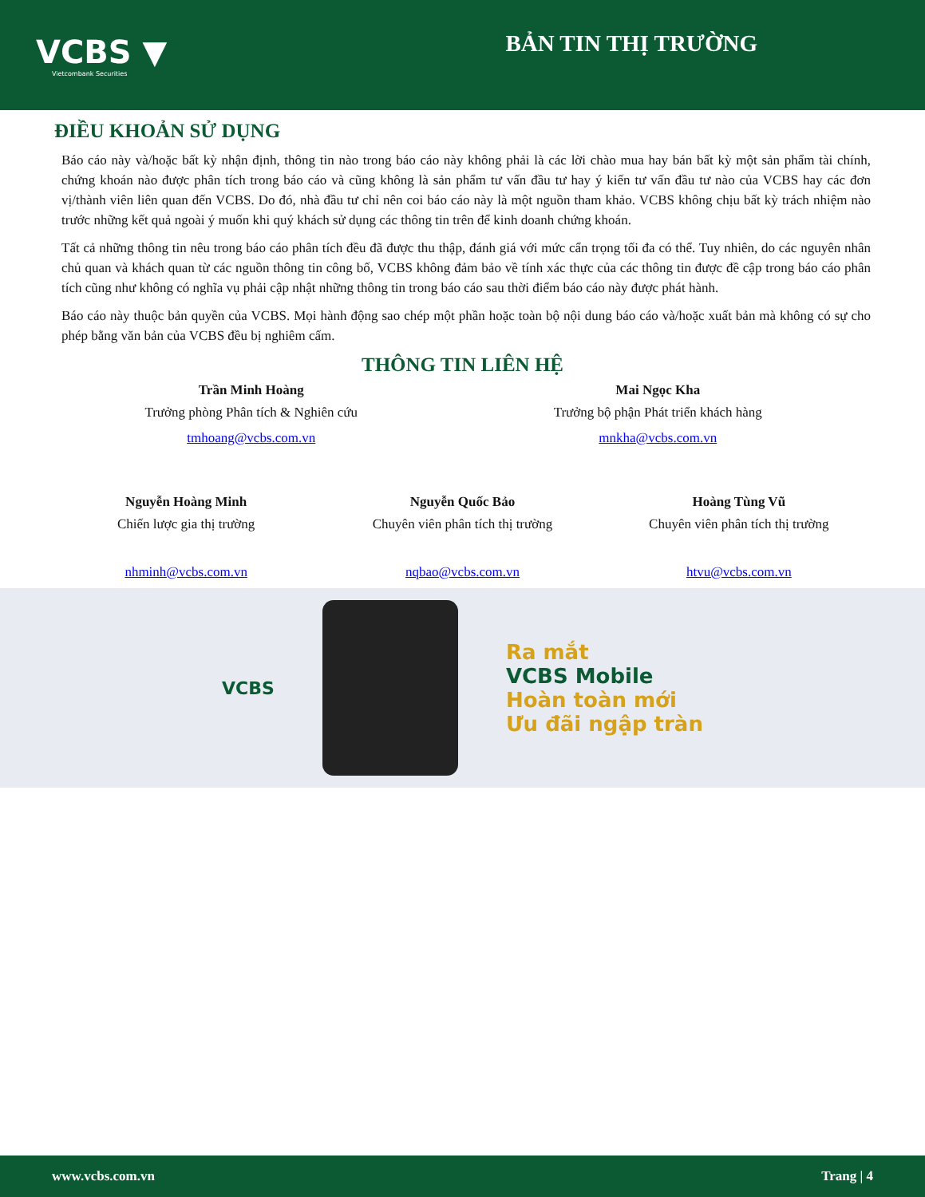VCBS ▼
Vietcombank Securities
BẢN TIN THỊ TRƯỜNG
ĐIỀU KHOẢN SỬ DỤNG
Báo cáo này và/hoặc bất kỳ nhận định, thông tin nào trong báo cáo này không phải là các lời chào mua hay bán bất kỳ một sản phẩm tài chính, chứng khoán nào được phân tích trong báo cáo và cũng không là sản phẩm tư vấn đầu tư hay ý kiến tư vấn đầu tư nào của VCBS hay các đơn vị/thành viên liên quan đến VCBS. Do đó, nhà đầu tư chỉ nên coi báo cáo này là một nguồn tham khảo. VCBS không chịu bất kỳ trách nhiệm nào trước những kết quả ngoài ý muốn khi quý khách sử dụng các thông tin trên để kinh doanh chứng khoán.
Tất cả những thông tin nêu trong báo cáo phân tích đều đã được thu thập, đánh giá với mức cẩn trọng tối đa có thể. Tuy nhiên, do các nguyên nhân chủ quan và khách quan từ các nguồn thông tin công bố, VCBS không đảm bảo về tính xác thực của các thông tin được đề cập trong báo cáo phân tích cũng như không có nghĩa vụ phải cập nhật những thông tin trong báo cáo sau thời điểm báo cáo này được phát hành.
Báo cáo này thuộc bản quyền của VCBS. Mọi hành động sao chép một phần hoặc toàn bộ nội dung báo cáo và/hoặc xuất bản mà không có sự cho phép bằng văn bản của VCBS đều bị nghiêm cấm.
THÔNG TIN LIÊN HỆ
Trần Minh Hoàng
Trưởng phòng Phân tích & Nghiên cứu
tmhoang@vcbs.com.vn
Mai Ngọc Kha
Trưởng bộ phận Phát triển khách hàng
mnkha@vcbs.com.vn
Nguyễn Hoàng Minh
Chiến lược gia thị trường
nhminh@vcbs.com.vn
Nguyễn Quốc Bảo
Chuyên viên phân tích thị trường
nqbao@vcbs.com.vn
Hoàng Tùng Vũ
Chuyên viên phân tích thị trường
htvu@vcbs.com.vn
VCBS
Ra mắt
VCBS Mobile
Hoàn toàn mới
Ưu đãi ngập tràn
www.vcbs.com.vn Trang | 4